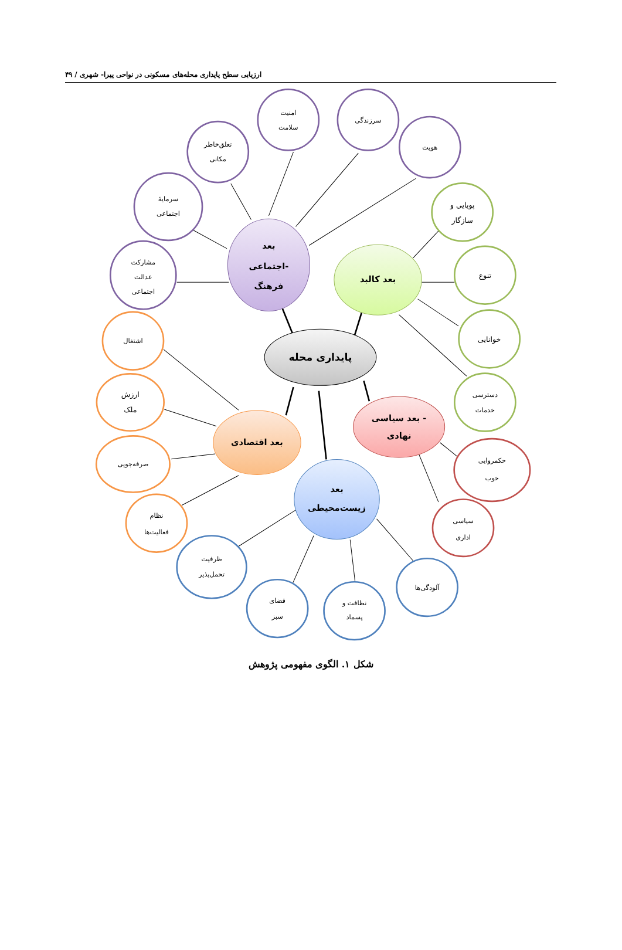ارزیابی سطح پایداری محله‌های مسکونی در نواحی پیرا- شهری / ۴۹
امنیت
سلامت
سرزندگی
هویت
تعلق‌خاطر
مکانی
سرمایهٔ
اجتماعی
مشارکت
عدالت
اجتماعی
پویایی و
سازگار
تنوع
خوانایی
دسترسی
خدمات
اشتغال
ارزش
ملک
صرفه‌جویی
نظام
فعالیت‌ها
حکمروایی
خوب
سیاسی
اداری
ظرفیت
تحمل‌پذیر
فضای
سبز
نظافت و
پسماد
آلودگی‌ها
پایداری محله
بعد
اجتماعی-
فرهنگ
بعد کالبد
بعد سیاسی -
نهادی
بعد اقتصادی
بعد
زیست‌محیطی
شکل ۱. الگوی مفهومی پژوهش